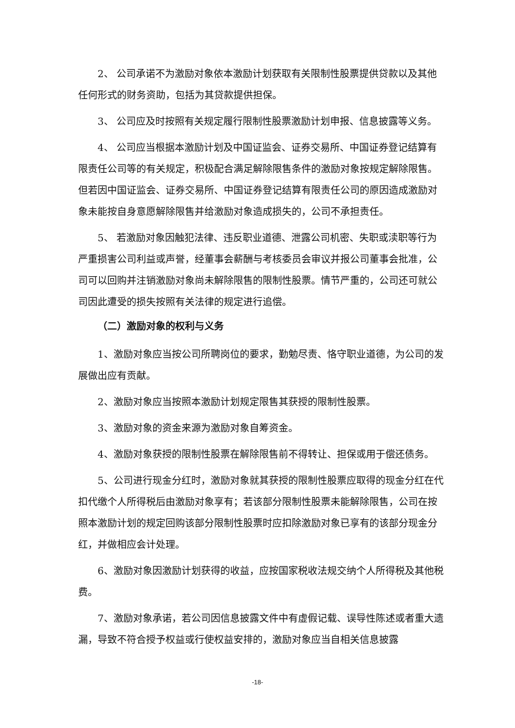2、 公司承诺不为激励对象依本激励计划获取有关限制性股票提供贷款以及其他任何形式的财务资助，包括为其贷款提供担保。
3、 公司应及时按照有关规定履行限制性股票激励计划申报、信息披露等义务。
4、 公司应当根据本激励计划及中国证监会、证券交易所、中国证券登记结算有限责任公司等的有关规定，积极配合满足解除限售条件的激励对象按规定解除限售。但若因中国证监会、证券交易所、中国证券登记结算有限责任公司的原因造成激励对象未能按自身意愿解除限售并给激励对象造成损失的，公司不承担责任。
5、 若激励对象因触犯法律、违反职业道德、泄露公司机密、失职或渎职等行为严重损害公司利益或声誉，经董事会薪酬与考核委员会审议并报公司董事会批准，公司可以回购并注销激励对象尚未解除限售的限制性股票。情节严重的，公司还可就公司因此遭受的损失按照有关法律的规定进行追偿。
（二）激励对象的权利与义务
1、激励对象应当按公司所聘岗位的要求，勤勉尽责、恪守职业道德，为公司的发展做出应有贡献。
2、激励对象应当按照本激励计划规定限售其获授的限制性股票。
3、激励对象的资金来源为激励对象自筹资金。
4、激励对象获授的限制性股票在解除限售前不得转让、担保或用于偿还债务。
5、公司进行现金分红时，激励对象就其获授的限制性股票应取得的现金分红在代扣代缴个人所得税后由激励对象享有；若该部分限制性股票未能解除限售，公司在按照本激励计划的规定回购该部分限制性股票时应扣除激励对象已享有的该部分现金分红，并做相应会计处理。
6、激励对象因激励计划获得的收益，应按国家税收法规交纳个人所得税及其他税费。
7、激励对象承诺，若公司因信息披露文件中有虚假记载、误导性陈述或者重大遗漏，导致不符合授予权益或行使权益安排的，激励对象应当自相关信息披露
-18-